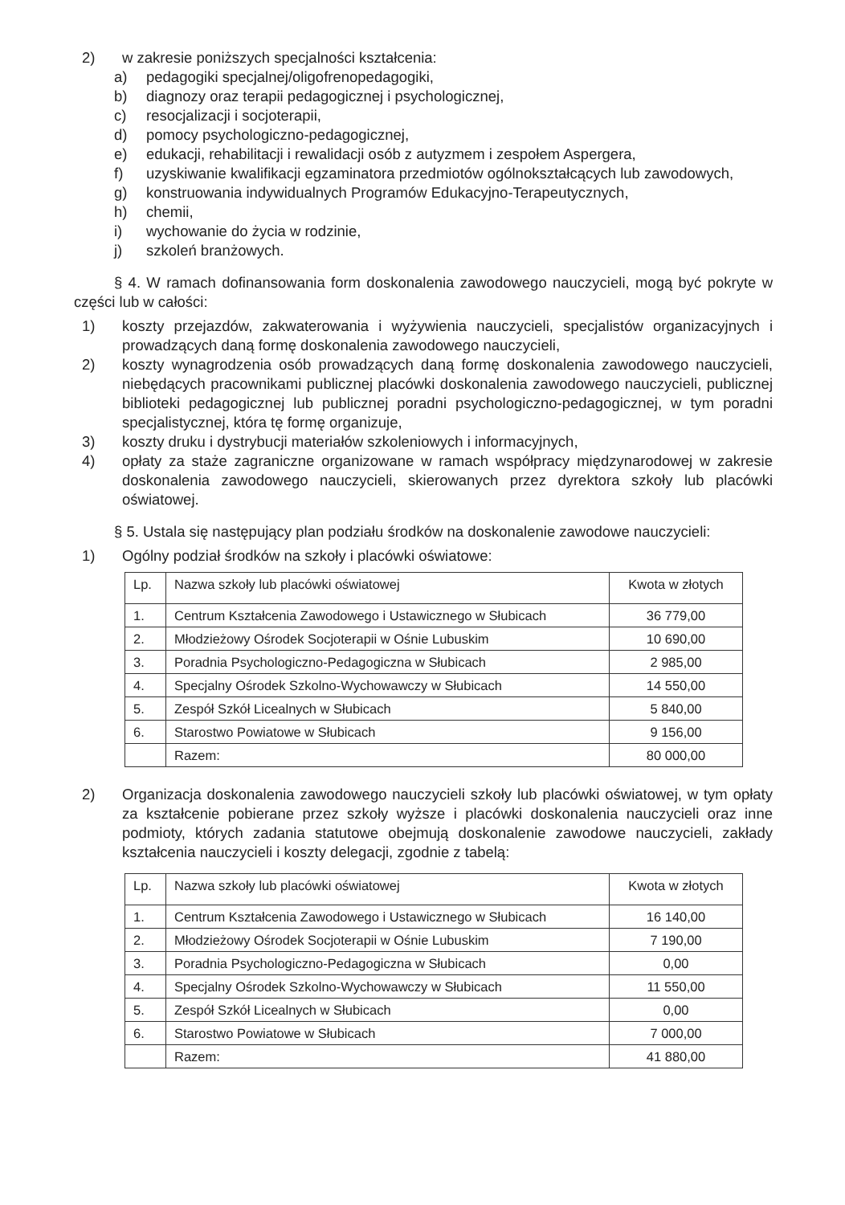2) w zakresie poniższych specjalności kształcenia:
a) pedagogiki specjalnej/oligofrenopedagogiki,
b) diagnozy oraz terapii pedagogicznej i psychologicznej,
c) resocjalizacji i socjoterapii,
d) pomocy psychologiczno-pedagogicznej,
e) edukacji, rehabilitacji i rewalidacji osób z autyzmem i zespołem Aspergera,
f) uzyskiwanie kwalifikacji egzaminatora przedmiotów ogólnokształcących lub zawodowych,
g) konstruowania indywidualnych Programów Edukacyjno-Terapeutycznych,
h) chemii,
i) wychowanie do życia w rodzinie,
j) szkoleń branżowych.
§ 4. W ramach dofinansowania form doskonalenia zawodowego nauczycieli, mogą być pokryte w części lub w całości:
1) koszty przejazdów, zakwaterowania i wyżywienia nauczycieli, specjalistów organizacyjnych i prowadzących daną formę doskonalenia zawodowego nauczycieli,
2) koszty wynagrodzenia osób prowadzących daną formę doskonalenia zawodowego nauczycieli, niebędących pracownikami publicznej placówki doskonalenia zawodowego nauczycieli, publicznej biblioteki pedagogicznej lub publicznej poradni psychologiczno-pedagogicznej, w tym poradni specjalistycznej, która tę formę organizuje,
3) koszty druku i dystrybucji materiałów szkoleniowych i informacyjnych,
4) opłaty za staże zagraniczne organizowane w ramach współpracy międzynarodowej w zakresie doskonalenia zawodowego nauczycieli, skierowanych przez dyrektora szkoły lub placówki oświatowej.
§ 5. Ustala się następujący plan podziału środków na doskonalenie zawodowe nauczycieli:
1) Ogólny podział środków na szkoły i placówki oświatowe:
| Lp. | Nazwa szkoły lub placówki oświatowej | Kwota w złotych |
| 1. | Centrum Kształcenia Zawodowego i Ustawicznego w Słubicach | 36 779,00 |
| 2. | Młodzieżowy Ośrodek Socjoterapii w Ośnie Lubuskim | 10 690,00 |
| 3. | Poradnia Psychologiczno-Pedagogiczna w Słubicach | 2 985,00 |
| 4. | Specjalny Ośrodek Szkolno-Wychowawczy w Słubicach | 14 550,00 |
| 5. | Zespół Szkół Licealnych w Słubicach | 5 840,00 |
| 6. | Starostwo Powiatowe w Słubicach | 9 156,00 |
| | Razem: | 80 000,00 |
2) Organizacja doskonalenia zawodowego nauczycieli szkoły lub placówki oświatowej, w tym opłaty za kształcenie pobierane przez szkoły wyższe i placówki doskonalenia nauczycieli oraz inne podmioty, których zadania statutowe obejmują doskonalenie zawodowe nauczycieli, zakłady kształcenia nauczycieli i koszty delegacji, zgodnie z tabelą:
| Lp. | Nazwa szkoły lub placówki oświatowej | Kwota w złotych |
| 1. | Centrum Kształcenia Zawodowego i Ustawicznego w Słubicach | 16 140,00 |
| 2. | Młodzieżowy Ośrodek Socjoterapii w Ośnie Lubuskim | 7 190,00 |
| 3. | Poradnia Psychologiczno-Pedagogiczna w Słubicach | 0,00 |
| 4. | Specjalny Ośrodek Szkolno-Wychowawczy w Słubicach | 11 550,00 |
| 5. | Zespół Szkół Licealnych w Słubicach | 0,00 |
| 6. | Starostwo Powiatowe w Słubicach | 7 000,00 |
| | Razem: | 41 880,00 |